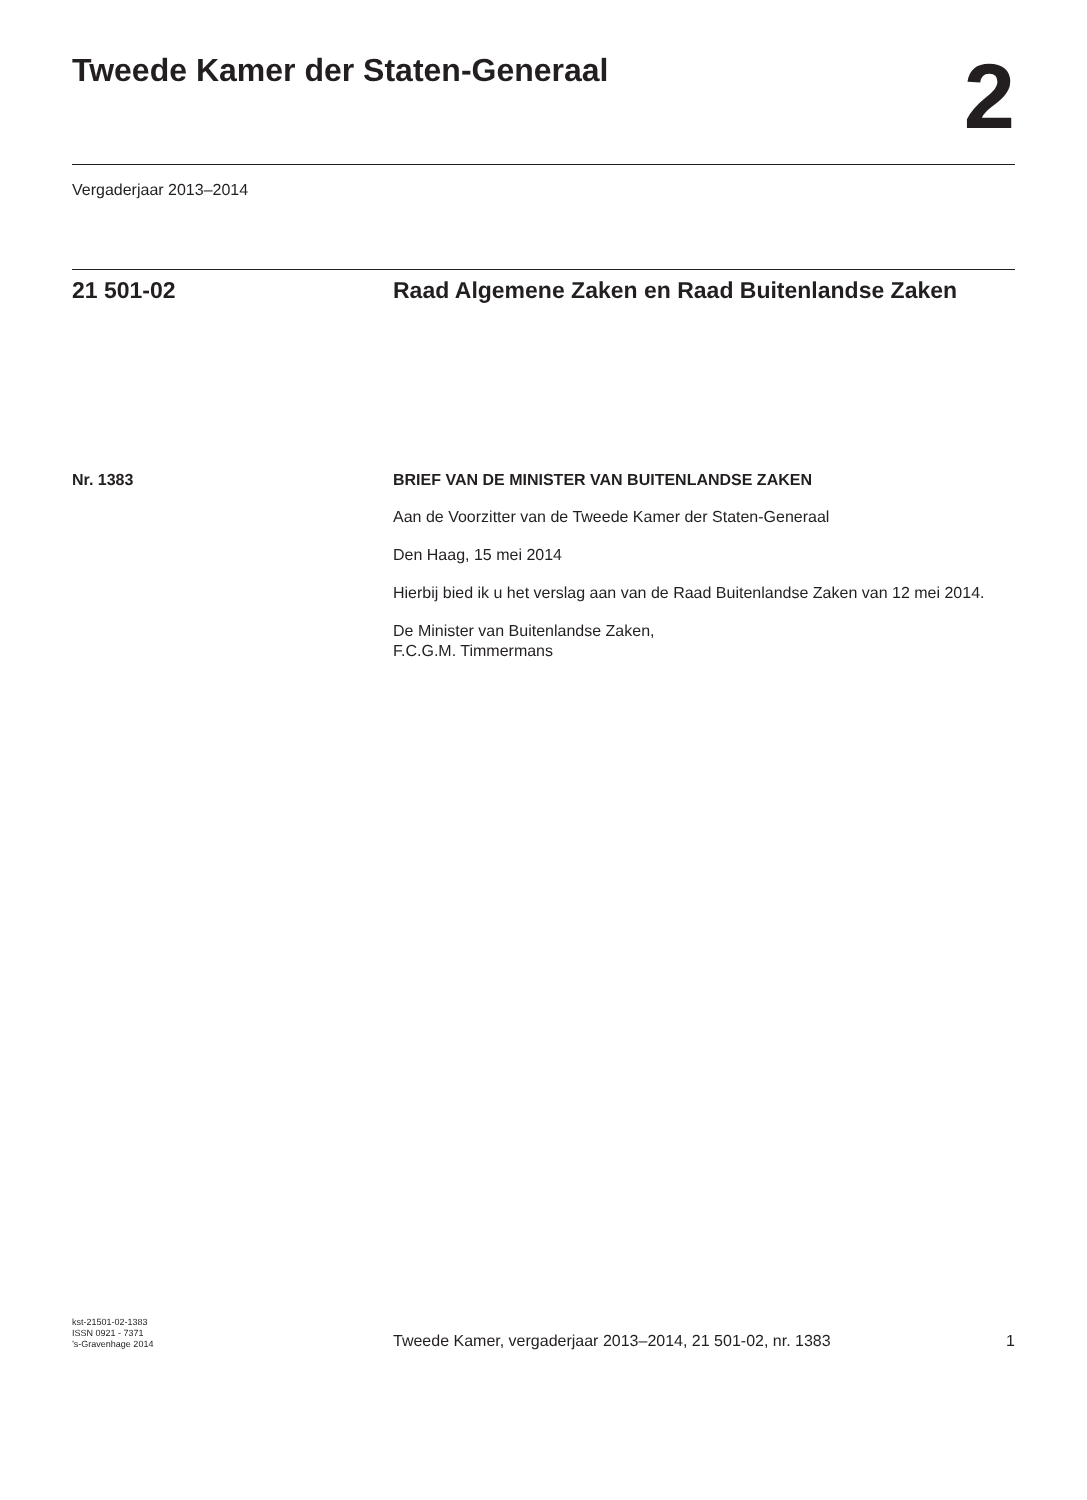Tweede Kamer der Staten-Generaal
2
Vergaderjaar 2013–2014
21 501-02 Raad Algemene Zaken en Raad Buitenlandse Zaken
Nr. 1383 BRIEF VAN DE MINISTER VAN BUITENLANDSE ZAKEN
Aan de Voorzitter van de Tweede Kamer der Staten-Generaal
Den Haag, 15 mei 2014
Hierbij bied ik u het verslag aan van de Raad Buitenlandse Zaken van 12 mei 2014.
De Minister van Buitenlandse Zaken,
F.C.G.M. Timmermans
kst-21501-02-1383
ISSN 0921 - 7371
’s-Gravenhage 2014
Tweede Kamer, vergaderjaar 2013–2014, 21 501-02, nr. 1383
1